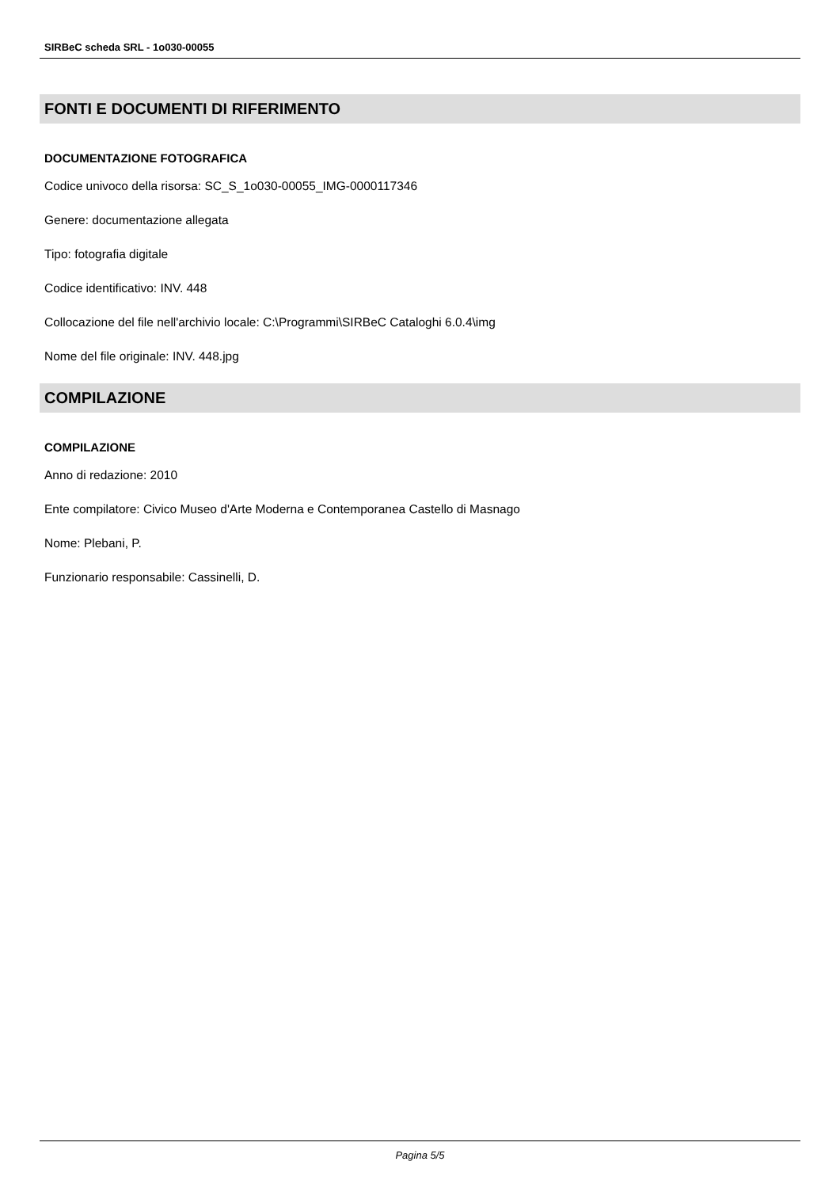SIRBeC scheda SRL - 1o030-00055
FONTI E DOCUMENTI DI RIFERIMENTO
DOCUMENTAZIONE FOTOGRAFICA
Codice univoco della risorsa: SC_S_1o030-00055_IMG-0000117346
Genere: documentazione allegata
Tipo: fotografia digitale
Codice identificativo: INV. 448
Collocazione del file nell'archivio locale: C:\Programmi\SIRBeC Cataloghi 6.0.4\img
Nome del file originale: INV. 448.jpg
COMPILAZIONE
COMPILAZIONE
Anno di redazione: 2010
Ente compilatore: Civico Museo d'Arte Moderna e Contemporanea Castello di Masnago
Nome: Plebani, P.
Funzionario responsabile: Cassinelli, D.
Pagina 5/5